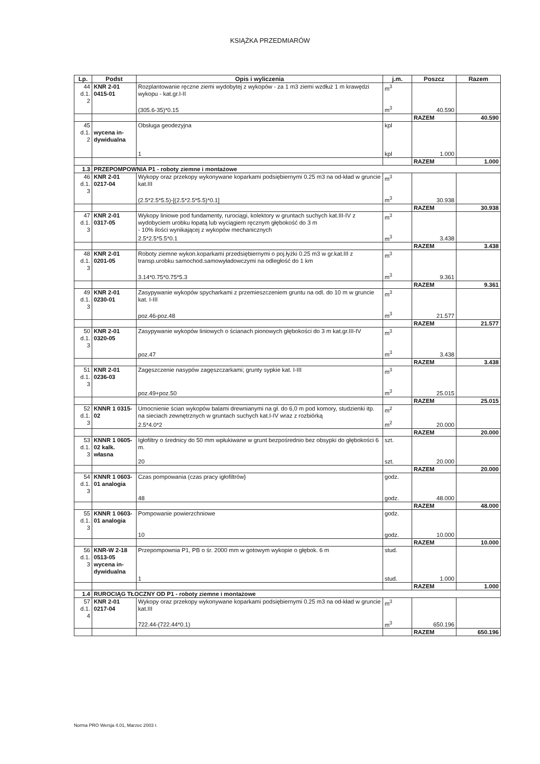KSIĄŻKA PRZEDMIARÓW
| Lp. | Podst | Opis i wyliczenia | j.m. | Poszcz | Razem |
| --- | --- | --- | --- | --- | --- |
| 44 d.1. 2 | KNR 2-01 0415-01 | Rozplantowanie ręczne ziemi wydobytej z wykopów - za 1 m3 ziemi wzdłuż 1 m krawędzi wykopu - kat.gr.I-II | m<sup>3</sup> | | |
| | | (305.6-35)*0.15 | m<sup>3</sup> | 40.590 | |
| | | | | RAZEM | 40.590 |
| 45 d.1. 2 | wycena in-dywidualna | Obsługa geodezyjna | kpl | | |
| | | 1 | kpl | 1.000 | |
| | | | | RAZEM | 1.000 |
| 1.3 | PRZEPOMPOWNIA P1 - roboty ziemne i montażowe | | | | |
| 46 d.1. 3 | KNR 2-01 0217-04 | Wykopy oraz przekopy wykonywane koparkami podsiębiernymi 0.25 m3 na od-kład w gruncie kat.III | m<sup>3</sup> | | |
| | | (2.5*2.5*5.5)-[(2.5*2.5*5.5)*0.1] | m<sup>3</sup> | 30.938 | |
| | | | | RAZEM | 30.938 |
| 47 d.1. 3 | KNR 2-01 0317-05 | Wykopy liniowe pod fundamenty, rurociągi, kolektory w gruntach suchych kat.III-IV z wydobyciem urobku łopatą lub wyciągiem ręcznym głębokość do 3 m - 10% ilości wynikającej z wykopów mechanicznych | m<sup>3</sup> | | |
| | | 2.5*2.5*5.5*0.1 | m<sup>3</sup> | 3.438 | |
| | | | | RAZEM | 3.438 |
| 48 d.1. 3 | KNR 2-01 0201-05 | Roboty ziemne wykon.koparkami przedsiębiernymi o poj.łyżki 0.25 m3 w gr.kat.III z transp.urobku samochod.samowyładowczymi na odległość do 1 km | m<sup>3</sup> | | |
| | | 3.14*0.75*0.75*5.3 | m<sup>3</sup> | 9.361 | |
| | | | | RAZEM | 9.361 |
| 49 d.1. 3 | KNR 2-01 0230-01 | Zasypywanie wykopów spycharkami z przemieszczeniem gruntu na odl. do 10 m w gruncie kat. I-III | m<sup>3</sup> | | |
| | | poz.46-poz.48 | m<sup>3</sup> | 21.577 | |
| | | | | RAZEM | 21.577 |
| 50 d.1. 3 | KNR 2-01 0320-05 | Zasypywanie wykopów liniowych o ścianach pionowych głębokości do 3 m kat.gr.III-IV | m<sup>3</sup> | | |
| | | poz.47 | m<sup>3</sup> | 3.438 | |
| | | | | RAZEM | 3.438 |
| 51 d.1. 3 | KNR 2-01 0236-03 | Zagęszczenie nasypów zagęszczarkami; grunty sypkie kat. I-III | m<sup>3</sup> | | |
| | | poz.49+poz.50 | m<sup>3</sup> | 25.015 | |
| | | | | RAZEM | 25.015 |
| 52 d.1. 3 | KNNR 1 0315-02 | Umocnienie ścian wykopów balami drewnianymi na gł. do 6,0 m pod komory, studzienki itp. na sieciach zewnętrznych w gruntach suchych kat.I-IV wraz z rozbiórką | m<sup>2</sup> | | |
| | | 2.5*4.0*2 | m<sup>2</sup> | 20.000 | |
| | | | | RAZEM | 20.000 |
| 53 d.1. 3 | KNNR 1 0605-02 kalk. własna | Igłofiltry o średnicy do 50 mm wpłukiwane w grunt bezpośrednio bez obsypki do głębokości 6 m. | szt. | | |
| | | 20 | szt. | 20.000 | |
| | | | | RAZEM | 20.000 |
| 54 d.1. 3 | KNNR 1 0603-01 analogia | Czas pompowania (czas pracy igłofiltrów} | godz. | | |
| | | 48 | godz. | 48.000 | |
| | | | | RAZEM | 48.000 |
| 55 d.1. 3 | KNNR 1 0603-01 analogia | Pompowanie powierzchniowe | godz. | | |
| | | 10 | godz. | 10.000 | |
| | | | | RAZEM | 10.000 |
| 56 d.1. 3 | KNR-W 2-18 0513-05 wycena in-dywidualna | Przepompownia P1, PB o śr. 2000 mm w gotowym wykopie o głębok. 6 m | stud. | | |
| | | 1 | stud. | 1.000 | |
| | | | | RAZEM | 1.000 |
| 1.4 | RUROCIĄG TŁOCZNY OD P1 - roboty ziemne i montażowe | | | | |
| 57 d.1. 4 | KNR 2-01 0217-04 | Wykopy oraz przekopy wykonywane koparkami podsiębiernymi 0.25 m3 na od-kład w gruncie kat.III | m<sup>3</sup> | | |
| | | 722.44-(722.44*0.1) | m<sup>3</sup> | 650.196 | |
| | | | | RAZEM | 650.196 |
Norma PRO Wersja 4.01, Marzec 2003 r.